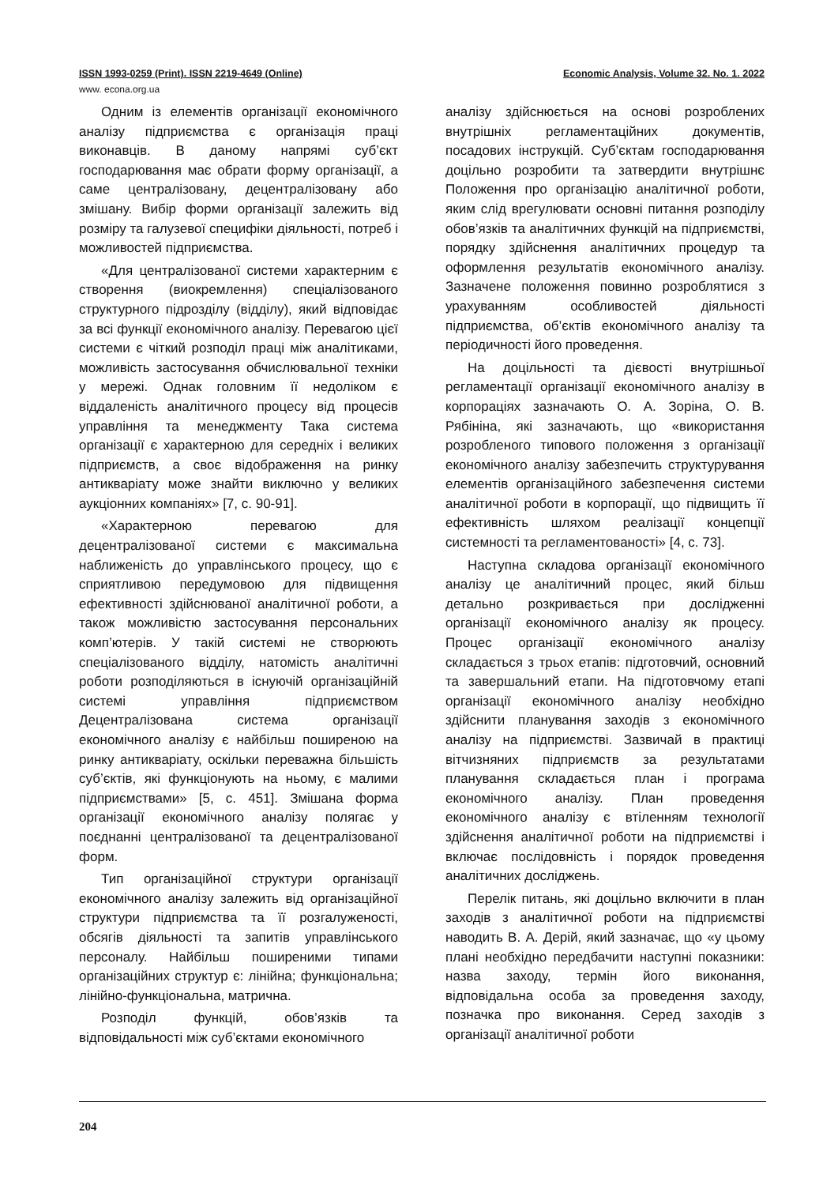ISSN 1993-0259 (Print). ISSN 2219-4649 (Online) Economic Analysis, Volume 32. No. 1. 2022
www. econa.org.ua
Одним із елементів організації економічного аналізу підприємства є організація праці виконавців. В даному напрямі суб’єкт господарювання має обрати форму організації, а саме централізовану, децентралізовану або змішану. Вибір форми організації залежить від розміру та галузевої специфіки діяльності, потреб і можливостей підприємства.
«Для централізованої системи характерним є створення (виокремлення) спеціалізованого структурного підрозділу (відділу), який відповідає за всі функції економічного аналізу. Перевагою цієї системи є чіткий розподіл праці між аналітиками, можливість застосування обчислювальної техніки у мережі. Однак головним її недоліком є віддаленість аналітичного процесу від процесів управління та менеджменту Така система організації є характерною для середніх і великих підприємств, а своє відображення на ринку антикваріату може знайти виключно у великих аукціонних компаніях» [7, с. 90-91].
«Характерною перевагою для децентралізованої системи є максимальна наближеність до управлінського процесу, що є сприятливою передумовою для підвищення ефективності здійснюваної аналітичної роботи, а також можливістю застосування персональних комп’ютерів. У такій системі не створюють спеціалізованого відділу, натомість аналітичні роботи розподіляються в існуючій організаційній системі управління підприємством Децентралізована система організації економічного аналізу є найбільш поширеною на ринку антикваріату, оскільки переважна більшість суб’єктів, які функціонують на ньому, є малими підприємствами» [5, с. 451]. Змішана форма організації економічного аналізу полягає у поєднанні централізованої та децентралізованої форм.
Тип організаційної структури організації економічного аналізу залежить від організаційної структури підприємства та її розгалуженості, обсягів діяльності та запитів управлінського персоналу. Найбільш поширеними типами організаційних структур є: лінійна; функціональна; лінійно-функціональна, матрична.
Розподіл функцій, обов’язків та відповідальності між суб’єктами економічного
аналізу здійснюється на основі розроблених внутрішніх регламентаційних документів, посадових інструкцій. Суб’єктам господарювання доцільно розробити та затвердити внутрішнє Положення про організацію аналітичної роботи, яким слід врегулювати основні питання розподілу обов’язків та аналітичних функцій на підприємстві, порядку здійснення аналітичних процедур та оформлення результатів економічного аналізу. Зазначене положення повинно розроблятися з урахуванням особливостей діяльності підприємства, об’єктів економічного аналізу та періодичності його проведення.
На доцільності та дієвості внутрішньої регламентації організації економічного аналізу в корпораціях зазначають О. А. Зоріна, О. В. Рябініна, які зазначають, що «використання розробленого типового положення з організації економічного аналізу забезпечить структурування елементів організаційного забезпечення системи аналітичної роботи в корпорації, що підвищить її ефективність шляхом реалізації концепції системності та регламентованості» [4, с. 73].
Наступна складова організації економічного аналізу це аналітичний процес, який більш детально розкривається при дослідженні організації економічного аналізу як процесу. Процес організації економічного аналізу складається з трьох етапів: підготовчий, основний та завершальний етапи. На підготовчому етапі організації економічного аналізу необхідно здійснити планування заходів з економічного аналізу на підприємстві. Зазвичай в практиці вітчизняних підприємств за результатами планування складається план і програма економічного аналізу. План проведення економічного аналізу є втіленням технології здійснення аналітичної роботи на підприємстві і включає послідовність і порядок проведення аналітичних досліджень.
Перелік питань, які доцільно включити в план заходів з аналітичної роботи на підприємстві наводить В. А. Дерій, який зазначає, що «у цьому плані необхідно передбачити наступні показники: назва заходу, термін його виконання, відповідальна особа за проведення заходу, позначка про виконання. Серед заходів з організації аналітичної роботи
204